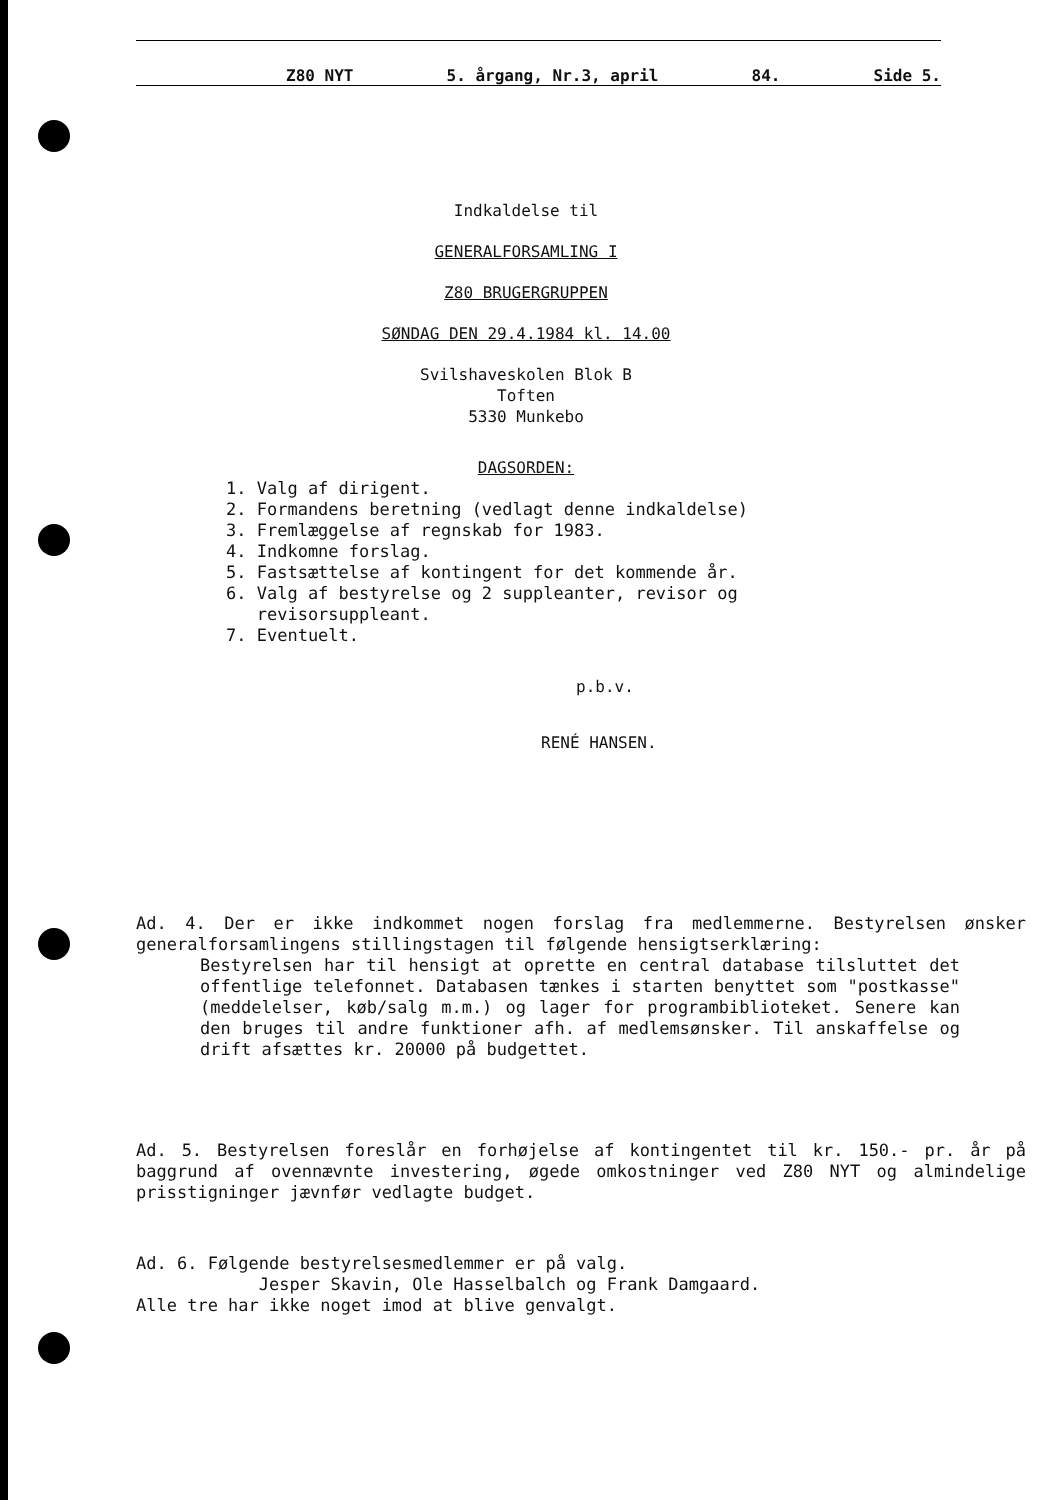Z80 NYT 5. årgang, Nr.3, april 84. Side 5.
Indkaldelse til
GENERALFORSAMLING I
Z80 BRUGERGRUPPEN
SØNDAG DEN 29.4.1984 kl. 14.00
Svilshaveskolen Blok B
Toften
5330 Munkebo
DAGSORDEN:
1. Valg af dirigent.
2. Formandens beretning (vedlagt denne indkaldelse)
3. Fremlæggelse af regnskab for 1983.
4. Indkomne forslag.
5. Fastsættelse af kontingent for det kommende år.
6. Valg af bestyrelse og 2 suppleanter, revisor og
revisorsuppleant.
7. Eventuelt.
p.b.v.
RENÉ HANSEN.
Ad. 4. Der er ikke indkommet nogen forslag fra medlemmerne. Bestyrelsen ønsker generalforsamlingens stillingstagen til følgende hensigtserklæring:
Bestyrelsen har til hensigt at oprette en central database tilsluttet det offentlige telefonnet. Databasen tænkes i starten benyttet som "postkasse" (meddelelser, køb/salg m.m.) og lager for programbiblioteket. Senere kan den bruges til andre funktioner afh. af medlemsønsker. Til anskaffelse og drift afsættes kr. 20000 på budgettet.
Ad. 5. Bestyrelsen foreslår en forhøjelse af kontingentet til kr. 150.- pr. år på baggrund af ovennævnte investering, øgede omkostninger ved Z80 NYT og almindelige prisstigninger jævnfør vedlagte budget.
Ad. 6. Følgende bestyrelsesmedlemmer er på valg.
Jesper Skavin, Ole Hasselbalch og Frank Damgaard.
Alle tre har ikke noget imod at blive genvalgt.